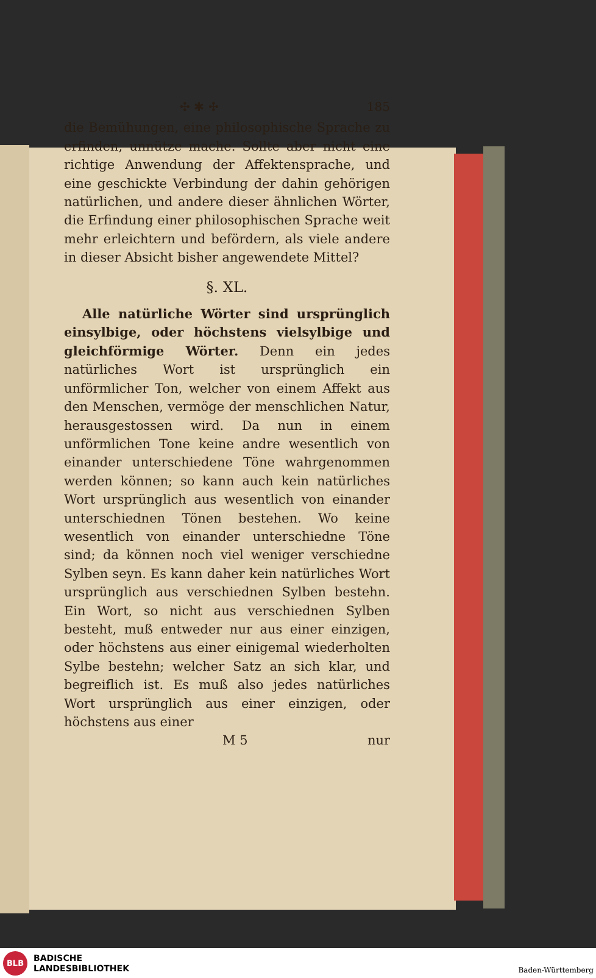✣ ✱ ✣ 185
die Bemühungen, eine philosophische Sprache zu erfinden, unnütze mache. Sollte aber nicht eine richtige Anwendung der Affektensprache, und eine geschickte Verbindung der dahin gehörigen natürlichen, und andere dieser ähnlichen Wörter, die Erfindung einer philosophischen Sprache weit mehr erleichtern und befördern, als viele andere in dieser Absicht bisher angewendete Mittel?
§. XL.
Alle natürliche Wörter sind ursprünglich einsylbige, oder höchstens vielsylbige und gleichförmige Wörter. Denn ein jedes natürliches Wort ist ursprünglich ein unförmlicher Ton, welcher von einem Affekt aus den Menschen, vermöge der menschlichen Natur, herausgestossen wird. Da nun in einem unförmlichen Tone keine andre wesentlich von einander unterschiedene Töne wahrgenommen werden können; so kann auch kein natürliches Wort ursprünglich aus wesentlich von einander unterschiednen Tönen bestehen. Wo keine wesentlich von einander unterschiedne Töne sind; da können noch viel weniger verschiedne Sylben seyn. Es kann daher kein natürliches Wort ursprünglich aus verschiednen Sylben bestehn. Ein Wort, so nicht aus verschiednen Sylben besteht, muß entweder nur aus einer einzigen, oder höchstens aus einer einigemal wiederholten Sylbe bestehn; welcher Satz an sich klar, und begreiflich ist. Es muß also jedes natürliches Wort ursprünglich aus einer einzigen, oder höchstens aus einer
M 5 nur
BLB
BADISCHE
LANDESBIBLIOTHEK
Baden-Württemberg